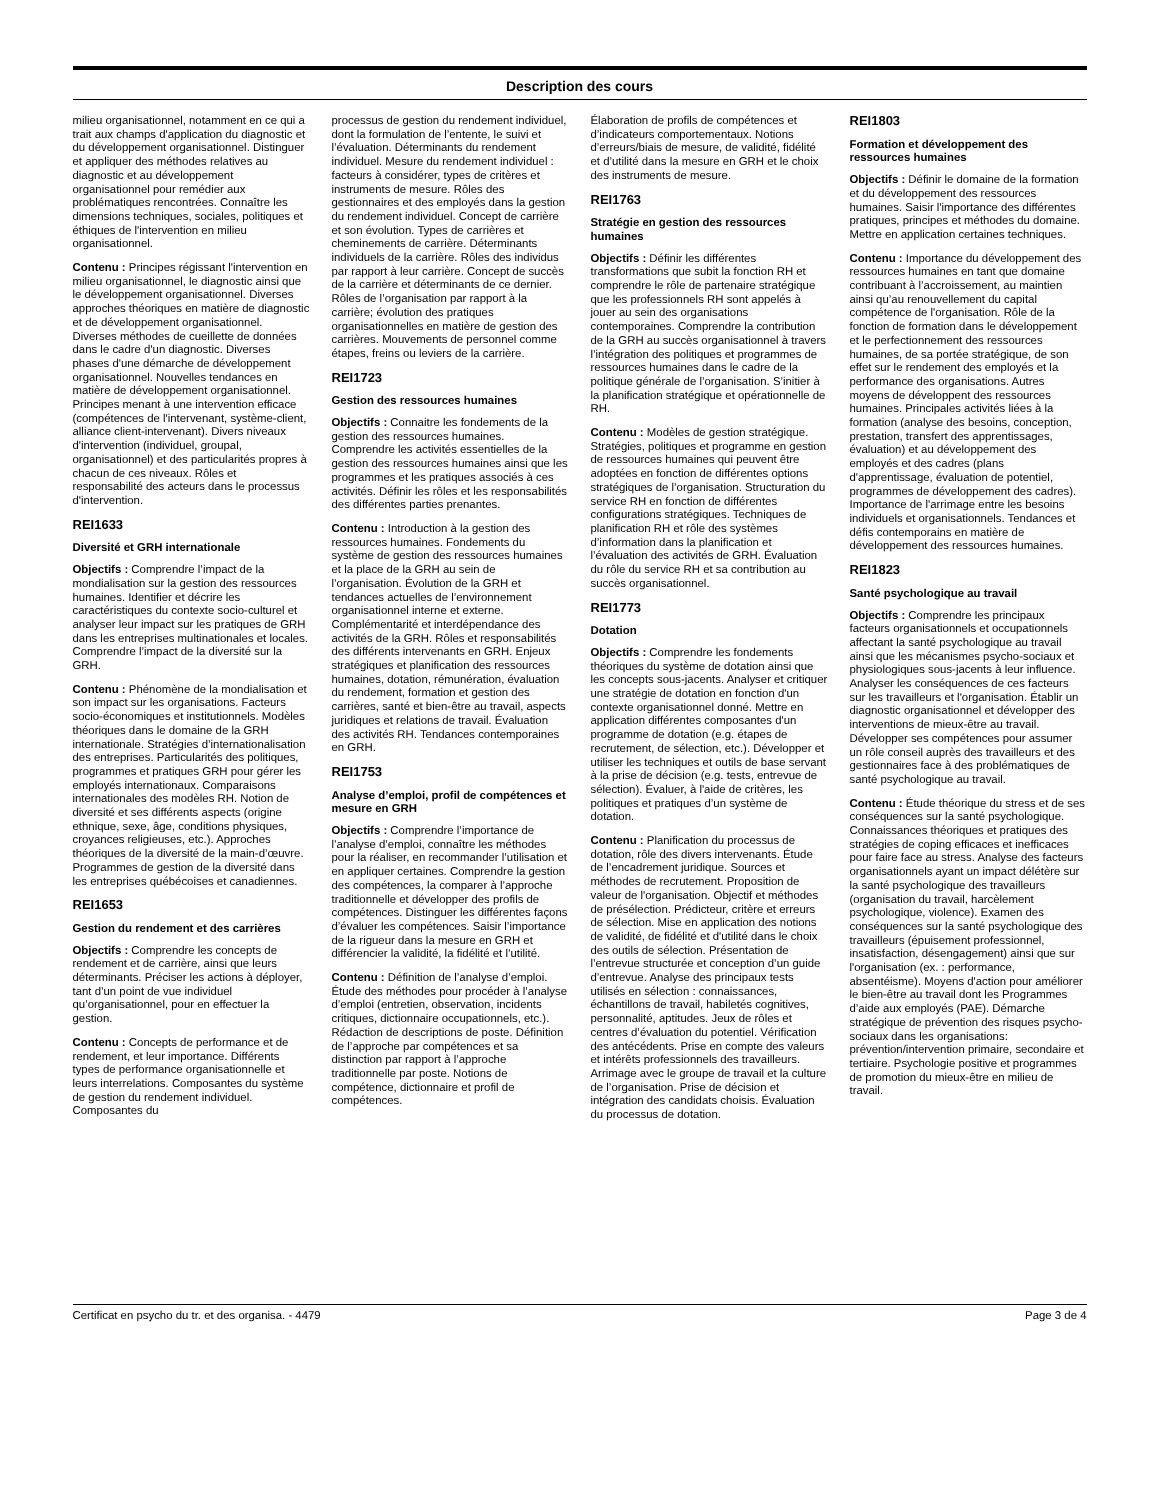Description des cours
milieu organisationnel, notamment en ce qui a trait aux champs d'application du diagnostic et du développement organisationnel. Distinguer et appliquer des méthodes relatives au diagnostic et au développement organisationnel pour remédier aux problématiques rencontrées. Connaître les dimensions techniques, sociales, politiques et éthiques de l'intervention en milieu organisationnel.
Contenu : Principes régissant l'intervention en milieu organisationnel, le diagnostic ainsi que le développement organisationnel. Diverses approches théoriques en matière de diagnostic et de développement organisationnel. Diverses méthodes de cueillette de données dans le cadre d'un diagnostic. Diverses phases d'une démarche de développement organisationnel. Nouvelles tendances en matière de développement organisationnel. Principes menant à une intervention efficace (compétences de l'intervenant, système-client, alliance client-intervenant). Divers niveaux d'intervention (individuel, groupal, organisationnel) et des particularités propres à chacun de ces niveaux. Rôles et responsabilité des acteurs dans le processus d'intervention.
REI1633
Diversité et GRH internationale
Objectifs : Comprendre l’impact de la mondialisation sur la gestion des ressources humaines. Identifier et décrire les caractéristiques du contexte socio-culturel et analyser leur impact sur les pratiques de GRH dans les entreprises multinationales et locales. Comprendre l’impact de la diversité sur la GRH.
Contenu : Phénomène de la mondialisation et son impact sur les organisations. Facteurs socio-économiques et institutionnels. Modèles théoriques dans le domaine de la GRH internationale. Stratégies d’internationalisation des entreprises. Particularités des politiques, programmes et pratiques GRH pour gérer les employés internationaux. Comparaisons internationales des modèles RH. Notion de diversité et ses différents aspects (origine ethnique, sexe, âge, conditions physiques, croyances religieuses, etc.). Approches théoriques de la diversité de la main-d’œuvre. Programmes de gestion de la diversité dans les entreprises québécoises et canadiennes.
REI1653
Gestion du rendement et des carrières
Objectifs : Comprendre les concepts de rendement et de carrière, ainsi que leurs déterminants. Préciser les actions à déployer, tant d’un point de vue individuel qu’organisationnel, pour en effectuer la gestion.
Contenu : Concepts de performance et de rendement, et leur importance. Différents types de performance organisationnelle et leurs interrelations. Composantes du système de gestion du rendement individuel. Composantes du
processus de gestion du rendement individuel, dont la formulation de l’entente, le suivi et l’évaluation. Déterminants du rendement individuel. Mesure du rendement individuel : facteurs à considérer, types de critères et instruments de mesure. Rôles des gestionnaires et des employés dans la gestion du rendement individuel. Concept de carrière et son évolution. Types de carrières et cheminements de carrière. Déterminants individuels de la carrière. Rôles des individus par rapport à leur carrière. Concept de succès de la carrière et déterminants de ce dernier. Rôles de l’organisation par rapport à la carrière; évolution des pratiques organisationnelles en matière de gestion des carrières. Mouvements de personnel comme étapes, freins ou leviers de la carrière.
REI1723
Gestion des ressources humaines
Objectifs : Connaitre les fondements de la gestion des ressources humaines. Comprendre les activités essentielles de la gestion des ressources humaines ainsi que les programmes et les pratiques associés à ces activités. Définir les rôles et les responsabilités des différentes parties prenantes.
Contenu : Introduction à la gestion des ressources humaines. Fondements du système de gestion des ressources humaines et la place de la GRH au sein de l’organisation. Évolution de la GRH et tendances actuelles de l’environnement organisationnel interne et externe. Complémentarité et interdépendance des activités de la GRH. Rôles et responsabilités des différents intervenants en GRH. Enjeux stratégiques et planification des ressources humaines, dotation, rémunération, évaluation du rendement, formation et gestion des carrières, santé et bien-être au travail, aspects juridiques et relations de travail. Évaluation des activités RH. Tendances contemporaines en GRH.
REI1753
Analyse d’emploi, profil de compétences et mesure en GRH
Objectifs : Comprendre l’importance de l’analyse d’emploi, connaître les méthodes pour la réaliser, en recommander l’utilisation et en appliquer certaines. Comprendre la gestion des compétences, la comparer à l’approche traditionnelle et développer des profils de compétences. Distinguer les différentes façons d’évaluer les compétences. Saisir l’importance de la rigueur dans la mesure en GRH et différencier la validité, la fidélité et l’utilité.
Contenu : Définition de l’analyse d’emploi. Étude des méthodes pour procéder à l’analyse d’emploi (entretien, observation, incidents critiques, dictionnaire occupationnels, etc.). Rédaction de descriptions de poste. Définition de l’approche par compétences et sa distinction par rapport à l’approche traditionnelle par poste. Notions de compétence, dictionnaire et profil de compétences.
Élaboration de profils de compétences et d’indicateurs comportementaux. Notions d’erreurs/biais de mesure, de validité, fidélité et d’utilité dans la mesure en GRH et le choix des instruments de mesure.
REI1763
Stratégie en gestion des ressources humaines
Objectifs : Définir les différentes transformations que subit la fonction RH et comprendre le rôle de partenaire stratégique que les professionnels RH sont appelés à jouer au sein des organisations contemporaines. Comprendre la contribution de la GRH au succès organisationnel à travers l’intégration des politiques et programmes de ressources humaines dans le cadre de la politique générale de l’organisation. S’initier à la planification stratégique et opérationnelle de RH.
Contenu : Modèles de gestion stratégique. Stratégies, politiques et programme en gestion de ressources humaines qui peuvent être adoptées en fonction de différentes options stratégiques de l’organisation. Structuration du service RH en fonction de différentes configurations stratégiques. Techniques de planification RH et rôle des systèmes d’information dans la planification et l’évaluation des activités de GRH. Évaluation du rôle du service RH et sa contribution au succès organisationnel.
REI1773
Dotation
Objectifs : Comprendre les fondements théoriques du système de dotation ainsi que les concepts sous-jacents. Analyser et critiquer une stratégie de dotation en fonction d'un contexte organisationnel donné. Mettre en application différentes composantes d'un programme de dotation (e.g. étapes de recrutement, de sélection, etc.). Développer et utiliser les techniques et outils de base servant à la prise de décision (e.g. tests, entrevue de sélection). Évaluer, à l'aide de critères, les politiques et pratiques d’un système de dotation.
Contenu : Planification du processus de dotation, rôle des divers intervenants. Étude de l’encadrement juridique. Sources et méthodes de recrutement. Proposition de valeur de l'organisation. Objectif et méthodes de présélection. Prédicteur, critère et erreurs de sélection. Mise en application des notions de validité, de fidélité et d'utilité dans le choix des outils de sélection. Présentation de l’entrevue structurée et conception d’un guide d’entrevue. Analyse des principaux tests utilisés en sélection : connaissances, échantillons de travail, habiletés cognitives, personnalité, aptitudes. Jeux de rôles et centres d’évaluation du potentiel. Vérification des antécédents. Prise en compte des valeurs et intérêts professionnels des travailleurs. Arrimage avec le groupe de travail et la culture de l’organisation. Prise de décision et intégration des candidats choisis. Évaluation du processus de dotation.
REI1803
Formation et développement des ressources humaines
Objectifs : Définir le domaine de la formation et du développement des ressources humaines. Saisir l'importance des différentes pratiques, principes et méthodes du domaine. Mettre en application certaines techniques.
Contenu : Importance du développement des ressources humaines en tant que domaine contribuant à l’accroissement, au maintien ainsi qu’au renouvellement du capital compétence de l'organisation. Rôle de la fonction de formation dans le développement et le perfectionnement des ressources humaines, de sa portée stratégique, de son effet sur le rendement des employés et la performance des organisations. Autres moyens de développent des ressources humaines. Principales activités liées à la formation (analyse des besoins, conception, prestation, transfert des apprentissages, évaluation) et au développement des employés et des cadres (plans d'apprentissage, évaluation de potentiel, programmes de développement des cadres). Importance de l'arrimage entre les besoins individuels et organisationnels. Tendances et défis contemporains en matière de développement des ressources humaines.
REI1823
Santé psychologique au travail
Objectifs : Comprendre les principaux facteurs organisationnels et occupationnels affectant la santé psychologique au travail ainsi que les mécanismes psycho-sociaux et physiologiques sous-jacents à leur influence. Analyser les conséquences de ces facteurs sur les travailleurs et l'organisation. Établir un diagnostic organisationnel et développer des interventions de mieux-être au travail. Développer ses compétences pour assumer un rôle conseil auprès des travailleurs et des gestionnaires face à des problématiques de santé psychologique au travail.
Contenu : Étude théorique du stress et de ses conséquences sur la santé psychologique. Connaissances théoriques et pratiques des stratégies de coping efficaces et inefficaces pour faire face au stress. Analyse des facteurs organisationnels ayant un impact délétère sur la santé psychologique des travailleurs (organisation du travail, harcèlement psychologique, violence). Examen des conséquences sur la santé psychologique des travailleurs (épuisement professionnel, insatisfaction, désengagement) ainsi que sur l'organisation (ex. : performance, absentéisme). Moyens d'action pour améliorer le bien-être au travail dont les Programmes d’aide aux employés (PAE). Démarche stratégique de prévention des risques psycho-sociaux dans les organisations: prévention/intervention primaire, secondaire et tertiaire. Psychologie positive et programmes de promotion du mieux-être en milieu de travail.
Certificat en psycho du tr. et des organisa. - 4479 Page 3 de 4